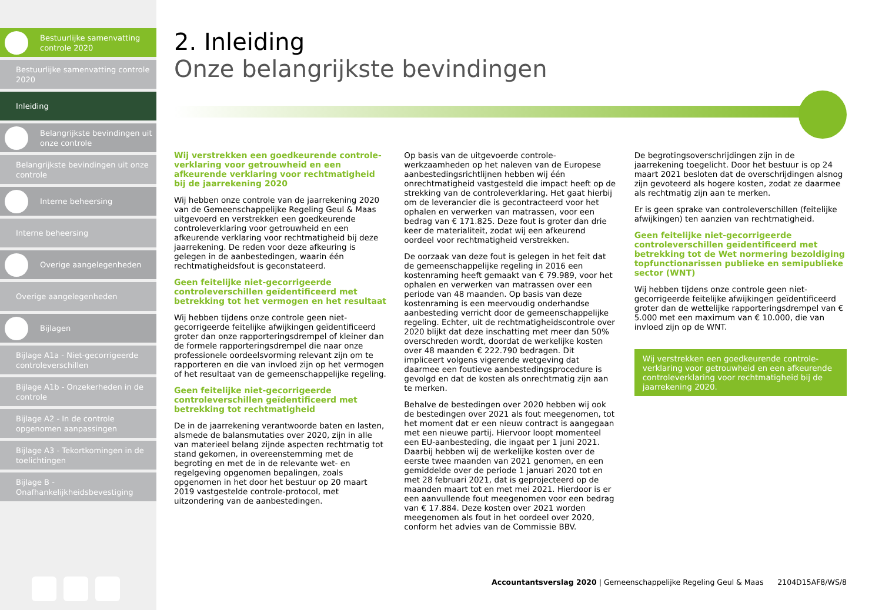Bestuurlijke samenvatting controle 2020
Bestuurlijke samenvatting controle 2020
Inleiding
Belangrijkste bevindingen uit onze controle
Belangrijkste bevindingen uit onze controle
Interne beheersing
Interne beheersing
Overige aangelegenheden
Overige aangelegenheden
Bijlagen
Bijlage A1a - Niet-gecorrigeerde controleverschillen
Bijlage A1b - Onzekerheden in de controle
Bijlage A2 - In de controle opgenomen aanpassingen
Bijlage A3 - Tekortkomingen in de toelichtingen
Bijlage B - Onafhankelijkheidsbevestiging
2. Inleiding
Onze belangrijkste bevindingen
Wij verstrekken een goedkeurende controle-verklaring voor getrouwheid en een afkeurende verklaring voor rechtmatigheid bij de jaarrekening 2020
Wij hebben onze controle van de jaarrekening 2020 van de Gemeenschappelijke Regeling Geul & Maas uitgevoerd en verstrekken een goedkeurende controleverklaring voor getrouwheid en een afkeurende verklaring voor rechtmatigheid bij deze jaarrekening. De reden voor deze afkeuring is gelegen in de aanbestedingen, waarin één rechtmatigheidsfout is geconstateerd.
Geen feitelijke niet-gecorrigeerde controleverschillen geïdentificeerd met betrekking tot het vermogen en het resultaat
Wij hebben tijdens onze controle geen niet-gecorrigeerde feitelijke afwijkingen geïdentificeerd groter dan onze rapporteringsdrempel of kleiner dan de formele rapporteringsdrempel die naar onze professionele oordeelsvorming relevant zijn om te rapporteren en die van invloed zijn op het vermogen of het resultaat van de gemeenschappelijke regeling.
Geen feitelijke niet-gecorrigeerde controleverschillen geïdentificeerd met betrekking tot rechtmatigheid
De in de jaarrekening verantwoorde baten en lasten, alsmede de balansmutaties over 2020, zijn in alle van materieel belang zijnde aspecten rechtmatig tot stand gekomen, in overeenstemming met de begroting en met de in de relevante wet- en regelgeving opgenomen bepalingen, zoals opgenomen in het door het bestuur op 20 maart 2019 vastgestelde controle-protocol, met uitzondering van de aanbestedingen.
Op basis van de uitgevoerde controle-werkzaamheden op het naleven van de Europese aanbestedingsrichtlijnen hebben wij één onrechtmatigheid vastgesteld die impact heeft op de strekking van de controleverklaring. Het gaat hierbij om de leverancier die is gecontracteerd voor het ophalen en verwerken van matrassen, voor een bedrag van € 171.825. Deze fout is groter dan drie keer de materialiteit, zodat wij een afkeurend oordeel voor rechtmatigheid verstrekken.
De oorzaak van deze fout is gelegen in het feit dat de gemeenschappelijke regeling in 2016 een kostenraming heeft gemaakt van € 79.989, voor het ophalen en verwerken van matrassen over een periode van 48 maanden. Op basis van deze kostenraming is een meervoudig onderhandse aanbesteding verricht door de gemeenschappelijke regeling. Echter, uit de rechtmatigheidscontrole over 2020 blijkt dat deze inschatting met meer dan 50% overschreden wordt, doordat de werkelijke kosten over 48 maanden € 222.790 bedragen. Dit impliceert volgens vigerende wetgeving dat daarmee een foutieve aanbestedingsprocedure is gevolgd en dat de kosten als onrechtmatig zijn aan te merken.
Behalve de bestedingen over 2020 hebben wij ook de bestedingen over 2021 als fout meegenomen, tot het moment dat er een nieuw contract is aangegaan met een nieuwe partij. Hiervoor loopt momenteel een EU-aanbesteding, die ingaat per 1 juni 2021. Daarbij hebben wij de werkelijke kosten over de eerste twee maanden van 2021 genomen, en een gemiddelde over de periode 1 januari 2020 tot en met 28 februari 2021, dat is geprojecteerd op de maanden maart tot en met mei 2021. Hierdoor is er een aanvullende fout meegenomen voor een bedrag van € 17.884. Deze kosten over 2021 worden meegenomen als fout in het oordeel over 2020, conform het advies van de Commissie BBV.
De begrotingsoverschrijdingen zijn in de jaarrekening toegelicht. Door het bestuur is op 24 maart 2021 besloten dat de overschrijdingen alsnog zijn gevoteerd als hogere kosten, zodat ze daarmee als rechtmatig zijn aan te merken.
Er is geen sprake van controleverschillen (feitelijke afwijkingen) ten aanzien van rechtmatigheid.
Geen feitelijke niet-gecorrigeerde controleverschillen geïdentificeerd met betrekking tot de Wet normering bezoldiging topfunctionarissen publieke en semipublieke sector (WNT)
Wij hebben tijdens onze controle geen niet-gecorrigeerde feitelijke afwijkingen geïdentificeerd groter dan de wettelijke rapporteringsdrempel van € 5.000 met een maximum van € 10.000, die van invloed zijn op de WNT.
Wij verstrekken een goedkeurende controle-verklaring voor getrouwheid en een afkeurende controleverklaring voor rechtmatigheid bij de jaarrekening 2020.
Accountantsverslag 2020 | Gemeenschappelijke Regeling Geul & Maas 2104D15AF8/WS/8